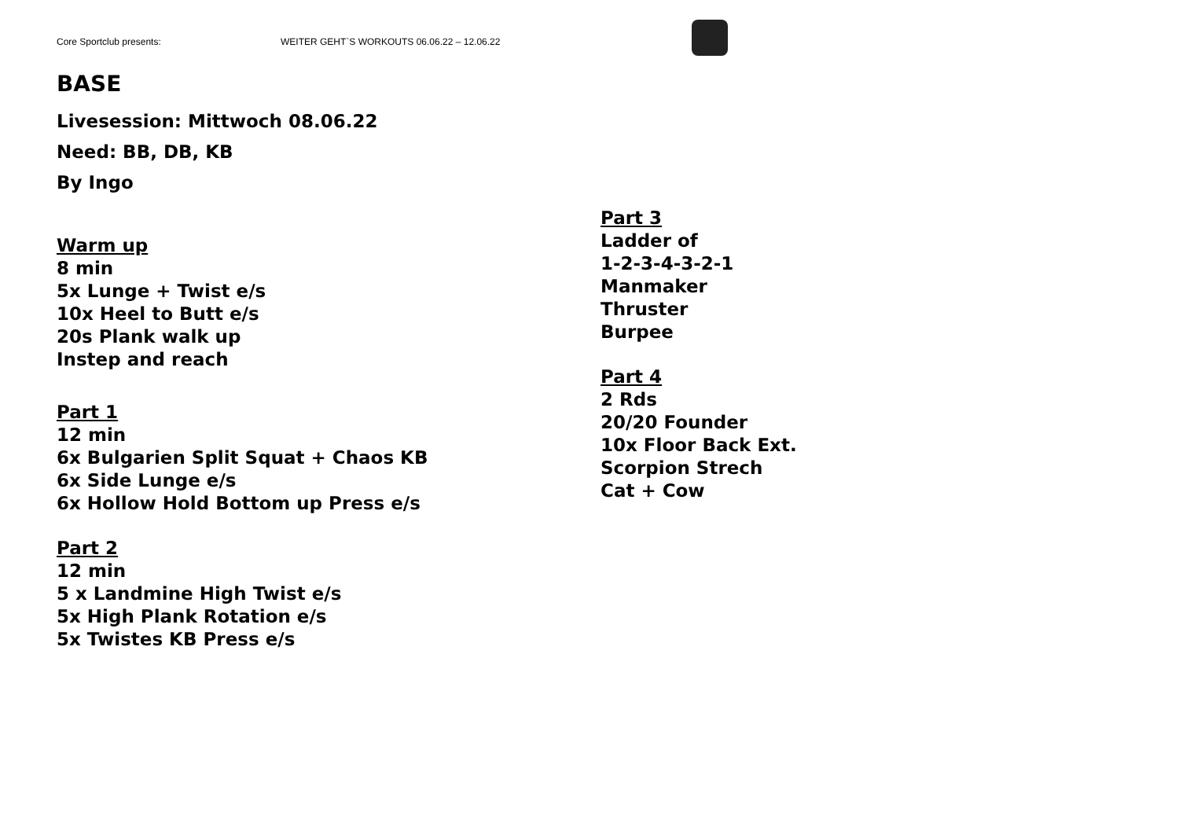Core Sportclub presents: WEITER GEHT`S WORKOUTS 06.06.22 – 12.06.22
BASE
Livesession: Mittwoch 08.06.22
Need: BB, DB, KB
By Ingo
Warm up
8 min
5x Lunge + Twist e/s
10x Heel to Butt e/s
20s Plank walk up
Instep and reach
Part 1
12 min
6x Bulgarien Split Squat + Chaos KB
6x Side Lunge e/s
6x Hollow Hold Bottom up Press e/s
Part 2
12 min
5 x Landmine High Twist e/s
5x High Plank Rotation e/s
5x Twistes KB Press e/s
Part 3
Ladder of
1-2-3-4-3-2-1
Manmaker
Thruster
Burpee
Part 4
2 Rds
20/20 Founder
10x Floor Back Ext.
Scorpion Strech
Cat + Cow